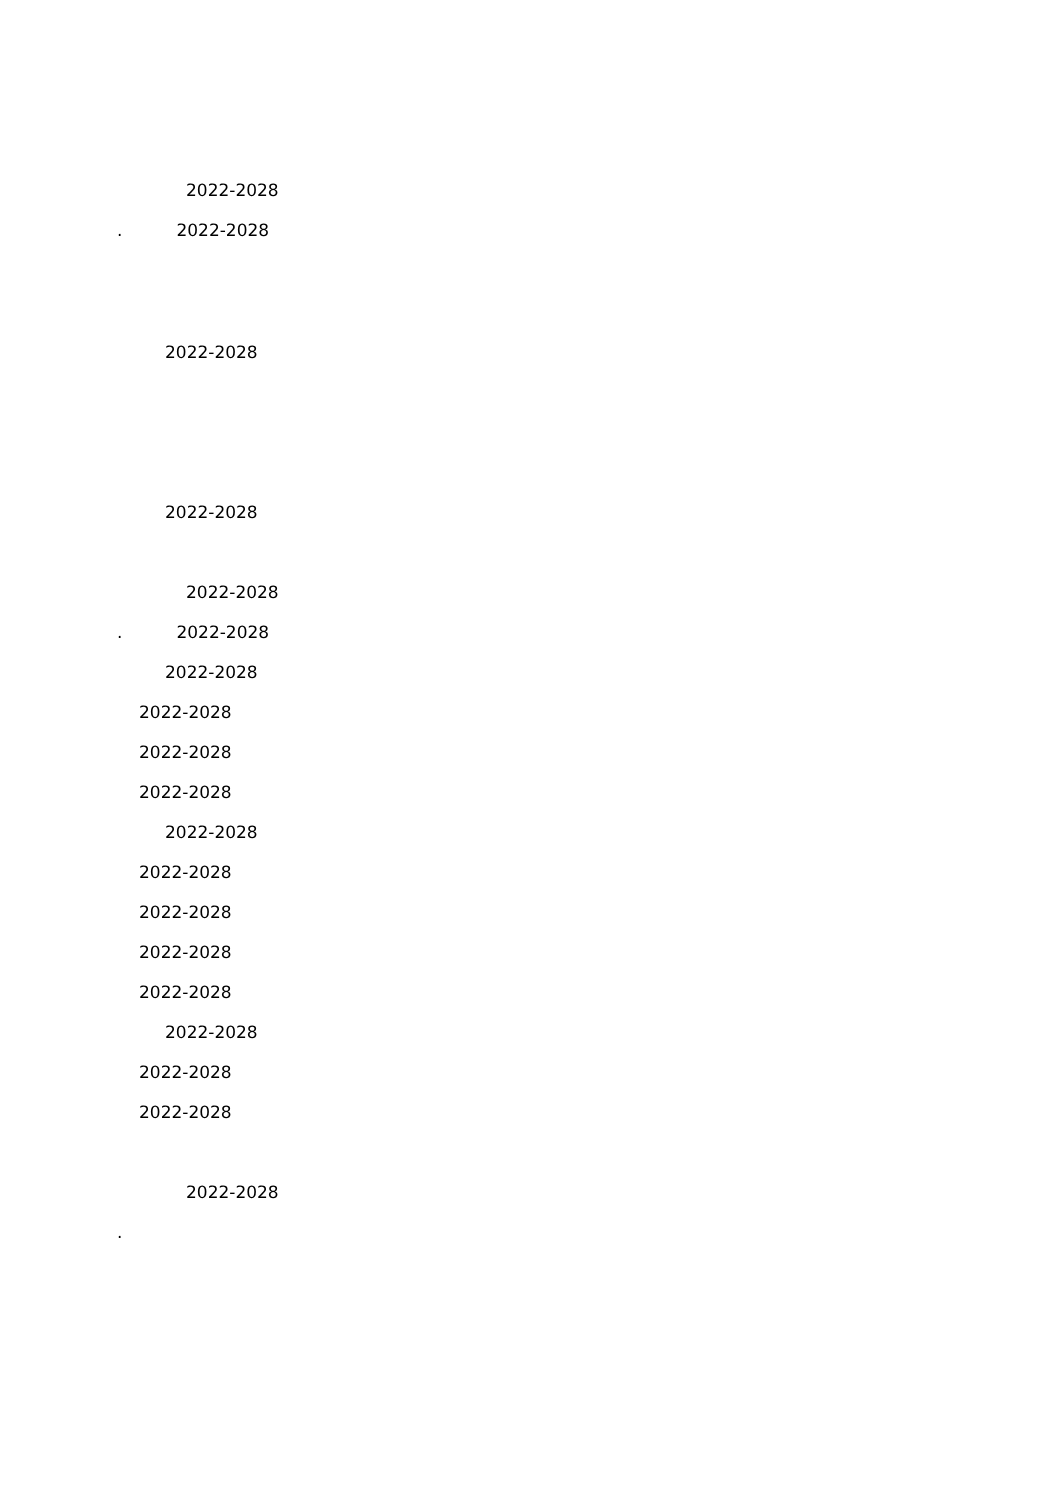2022-2028
. 2022-2028
2022-2028
2022-2028
2022-2028
. 2022-2028
2022-2028
2022-2028
2022-2028
2022-2028
2022-2028
2022-2028
2022-2028
2022-2028
2022-2028
2022-2028
2022-2028
2022-2028
2022-2028
.